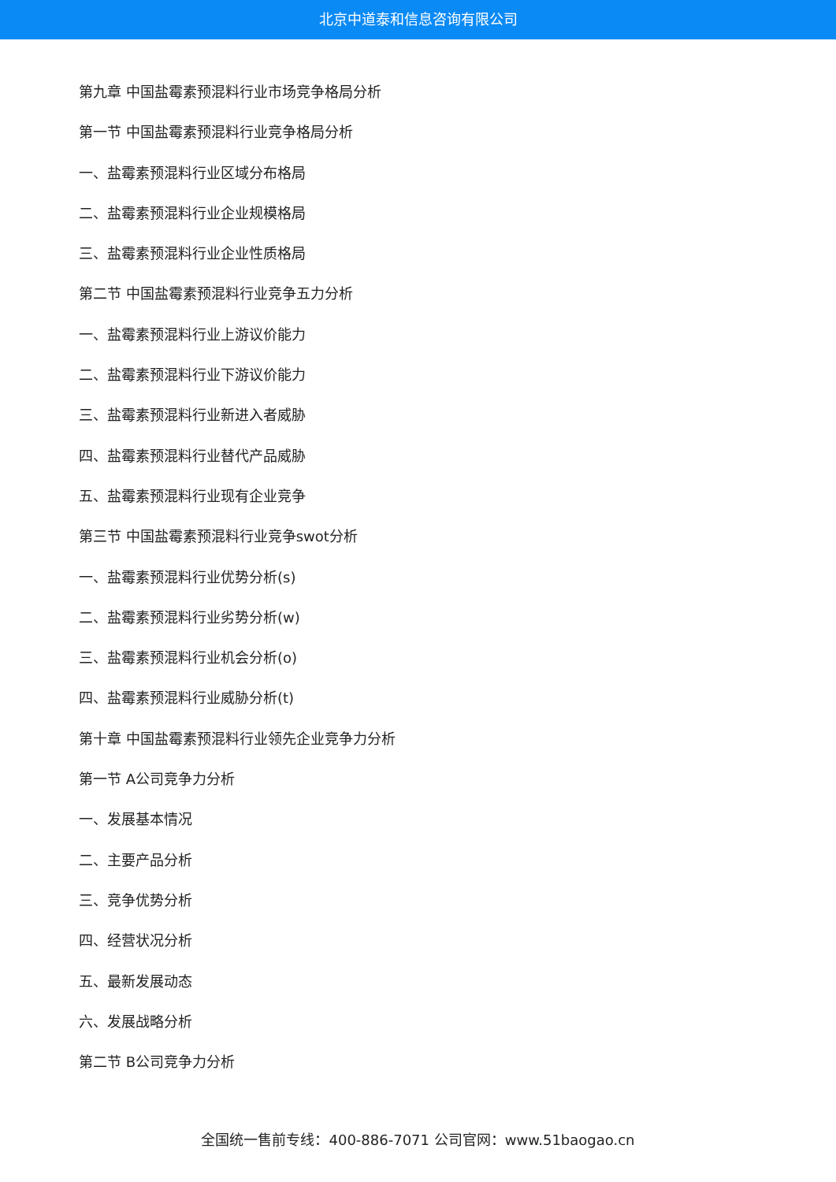北京中道泰和信息咨询有限公司
第九章 中国盐霉素预混料行业市场竞争格局分析
第一节 中国盐霉素预混料行业竞争格局分析
一、盐霉素预混料行业区域分布格局
二、盐霉素预混料行业企业规模格局
三、盐霉素预混料行业企业性质格局
第二节 中国盐霉素预混料行业竞争五力分析
一、盐霉素预混料行业上游议价能力
二、盐霉素预混料行业下游议价能力
三、盐霉素预混料行业新进入者威胁
四、盐霉素预混料行业替代产品威胁
五、盐霉素预混料行业现有企业竞争
第三节 中国盐霉素预混料行业竞争swot分析
一、盐霉素预混料行业优势分析(s)
二、盐霉素预混料行业劣势分析(w)
三、盐霉素预混料行业机会分析(o)
四、盐霉素预混料行业威胁分析(t)
第十章 中国盐霉素预混料行业领先企业竞争力分析
第一节 A公司竞争力分析
一、发展基本情况
二、主要产品分析
三、竞争优势分析
四、经营状况分析
五、最新发展动态
六、发展战略分析
第二节 B公司竞争力分析
全国统一售前专线：400-886-7071 公司官网：www.51baogao.cn